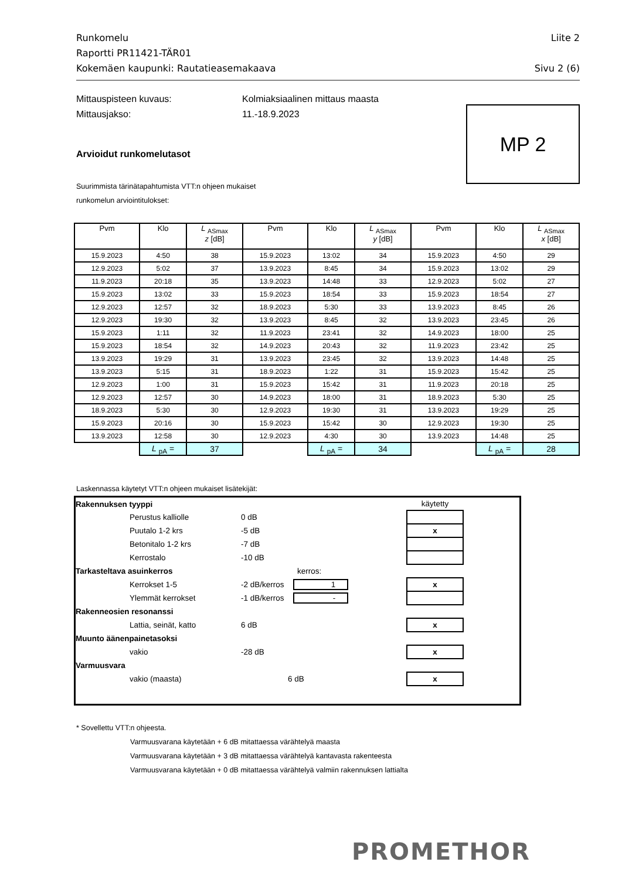Runkomelu Liite 2
Raportti PR11421-TÄR01
Kokemäen kaupunki: Rautatieasemakaava Sivu 2 (6)
Mittauspisteen kuvaus: Kolmiaksiaalinen mittaus maasta
Mittausjakso: 11.-18.9.2023
MP 2
Arvioidut runkomelutasot
Suurimmista tärinätapahtumista VTT:n ohjeen mukaiset
runkomelun arviointitulokset:
| Pvm | Klo | L <sub>ASmax</sub> z [dB] | Pvm | Klo | L <sub>ASmax</sub> y [dB] | Pvm | Klo | L <sub>ASmax</sub> x [dB] |
| --- | --- | --- | --- | --- | --- | --- | --- | --- |
| 15.9.2023 | 4:50 | 38 | 15.9.2023 | 13:02 | 34 | 15.9.2023 | 4:50 | 29 |
| 12.9.2023 | 5:02 | 37 | 13.9.2023 | 8:45 | 34 | 15.9.2023 | 13:02 | 29 |
| 11.9.2023 | 20:18 | 35 | 13.9.2023 | 14:48 | 33 | 12.9.2023 | 5:02 | 27 |
| 15.9.2023 | 13:02 | 33 | 15.9.2023 | 18:54 | 33 | 15.9.2023 | 18:54 | 27 |
| 12.9.2023 | 12:57 | 32 | 18.9.2023 | 5:30 | 33 | 13.9.2023 | 8:45 | 26 |
| 12.9.2023 | 19:30 | 32 | 13.9.2023 | 8:45 | 32 | 13.9.2023 | 23:45 | 26 |
| 15.9.2023 | 1:11 | 32 | 11.9.2023 | 23:41 | 32 | 14.9.2023 | 18:00 | 25 |
| 15.9.2023 | 18:54 | 32 | 14.9.2023 | 20:43 | 32 | 11.9.2023 | 23:42 | 25 |
| 13.9.2023 | 19:29 | 31 | 13.9.2023 | 23:45 | 32 | 13.9.2023 | 14:48 | 25 |
| 13.9.2023 | 5:15 | 31 | 18.9.2023 | 1:22 | 31 | 15.9.2023 | 15:42 | 25 |
| 12.9.2023 | 1:00 | 31 | 15.9.2023 | 15:42 | 31 | 11.9.2023 | 20:18 | 25 |
| 12.9.2023 | 12:57 | 30 | 14.9.2023 | 18:00 | 31 | 18.9.2023 | 5:30 | 25 |
| 18.9.2023 | 5:30 | 30 | 12.9.2023 | 19:30 | 31 | 13.9.2023 | 19:29 | 25 |
| 15.9.2023 | 20:16 | 30 | 15.9.2023 | 15:42 | 30 | 12.9.2023 | 19:30 | 25 |
| 13.9.2023 | 12:58 | 30 | 12.9.2023 | 4:30 | 30 | 13.9.2023 | 14:48 | 25 |
| | L <sub>pA</sub> = | 37 | | L <sub>pA</sub> = | 34 | | L <sub>pA</sub> = | 28 |
Laskennassa käytetyt VTT:n ohjeen mukaiset lisätekijät:
| Rakennuksen tyyppi | | | käytetty | |
| | Perustus kalliolle | 0 dB | | |
| | Puutalo 1-2 krs | -5 dB | x | |
| | Betonitalo 1-2 krs | -7 dB | | |
| | Kerrostalo | -10 dB | | |
| Tarkasteltava asuinkerros | | kerros: | | |
| | Kerrokset 1-5 | -2 dB/kerros 1 | x | |
| | Ylemmät kerrokset | -1 dB/kerros - | | |
| Rakenneosien resonanssi | | | | |
| | Lattia, seinät, katto | 6 dB | x | |
| Muunto äänenpainetasoksi | | | | |
| | vakio | -28 dB | x | |
| Varmuusvara | | | | |
| | vakio (maasta) | 6 dB | x | |
* Sovellettu VTT:n ohjeesta.
Varmuusvarana käytetään + 6 dB mitattaessa värähtelyä maasta
Varmuusvarana käytetään + 3 dB mitattaessa värähtelyä kantavasta rakenteesta
Varmuusvarana käytetään + 0 dB mitattaessa värähtelyä valmiin rakennuksen lattialta
PROMETHOR